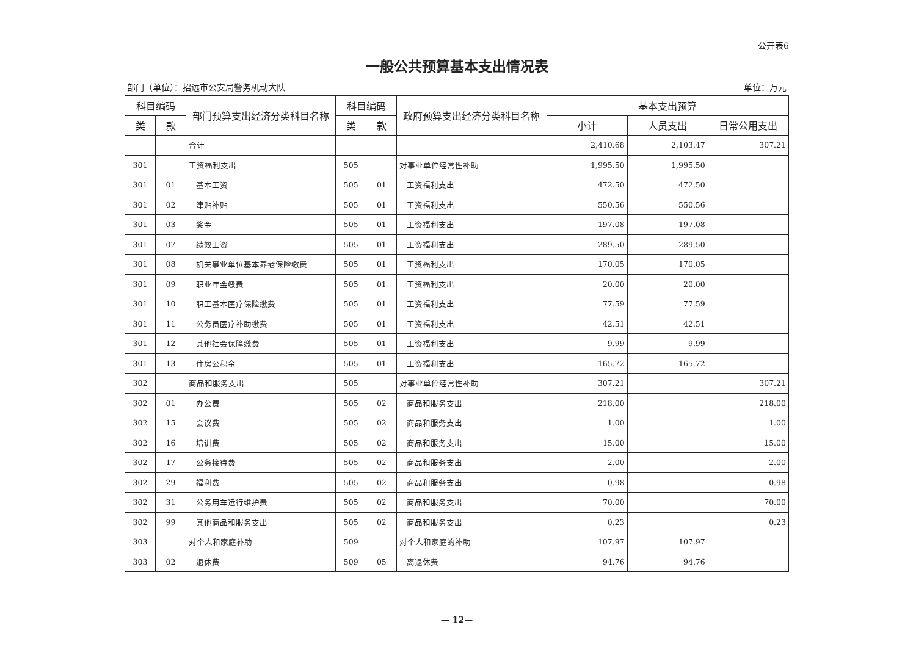公开表6
一般公共预算基本支出情况表
部门（单位）：招远市公安局警务机动大队 单位：万元
| 科目编码 | | 部门预算支出经济分类科目名称 | 科目编码 | | 政府预算支出经济分类科目名称 | 基本支出预算 | | |
| --- | --- | --- | --- | --- | --- | --- | --- | --- |
| 类 | 款 | | 类 | 款 | | 小计 | 人员支出 | 日常公用支出 |
| | | 合计 | | | | 2,410.68 | 2,103.47 | 307.21 |
| 301 | | 工资福利支出 | 505 | | 对事业单位经常性补助 | 1,995.50 | 1,995.50 | |
| 301 | 01 | 基本工资 | 505 | 01 | 工资福利支出 | 472.50 | 472.50 | |
| 301 | 02 | 津贴补贴 | 505 | 01 | 工资福利支出 | 550.56 | 550.56 | |
| 301 | 03 | 奖金 | 505 | 01 | 工资福利支出 | 197.08 | 197.08 | |
| 301 | 07 | 绩效工资 | 505 | 01 | 工资福利支出 | 289.50 | 289.50 | |
| 301 | 08 | 机关事业单位基本养老保险缴费 | 505 | 01 | 工资福利支出 | 170.05 | 170.05 | |
| 301 | 09 | 职业年金缴费 | 505 | 01 | 工资福利支出 | 20.00 | 20.00 | |
| 301 | 10 | 职工基本医疗保险缴费 | 505 | 01 | 工资福利支出 | 77.59 | 77.59 | |
| 301 | 11 | 公务员医疗补助缴费 | 505 | 01 | 工资福利支出 | 42.51 | 42.51 | |
| 301 | 12 | 其他社会保障缴费 | 505 | 01 | 工资福利支出 | 9.99 | 9.99 | |
| 301 | 13 | 住房公积金 | 505 | 01 | 工资福利支出 | 165.72 | 165.72 | |
| 302 | | 商品和服务支出 | 505 | | 对事业单位经常性补助 | 307.21 | | 307.21 |
| 302 | 01 | 办公费 | 505 | 02 | 商品和服务支出 | 218.00 | | 218.00 |
| 302 | 15 | 会议费 | 505 | 02 | 商品和服务支出 | 1.00 | | 1.00 |
| 302 | 16 | 培训费 | 505 | 02 | 商品和服务支出 | 15.00 | | 15.00 |
| 302 | 17 | 公务接待费 | 505 | 02 | 商品和服务支出 | 2.00 | | 2.00 |
| 302 | 29 | 福利费 | 505 | 02 | 商品和服务支出 | 0.98 | | 0.98 |
| 302 | 31 | 公务用车运行维护费 | 505 | 02 | 商品和服务支出 | 70.00 | | 70.00 |
| 302 | 99 | 其他商品和服务支出 | 505 | 02 | 商品和服务支出 | 0.23 | | 0.23 |
| 303 | | 对个人和家庭补助 | 509 | | 对个人和家庭的补助 | 107.97 | 107.97 | |
| 303 | 02 | 退休费 | 509 | 05 | 离退休费 | 94.76 | 94.76 | |
— 12—